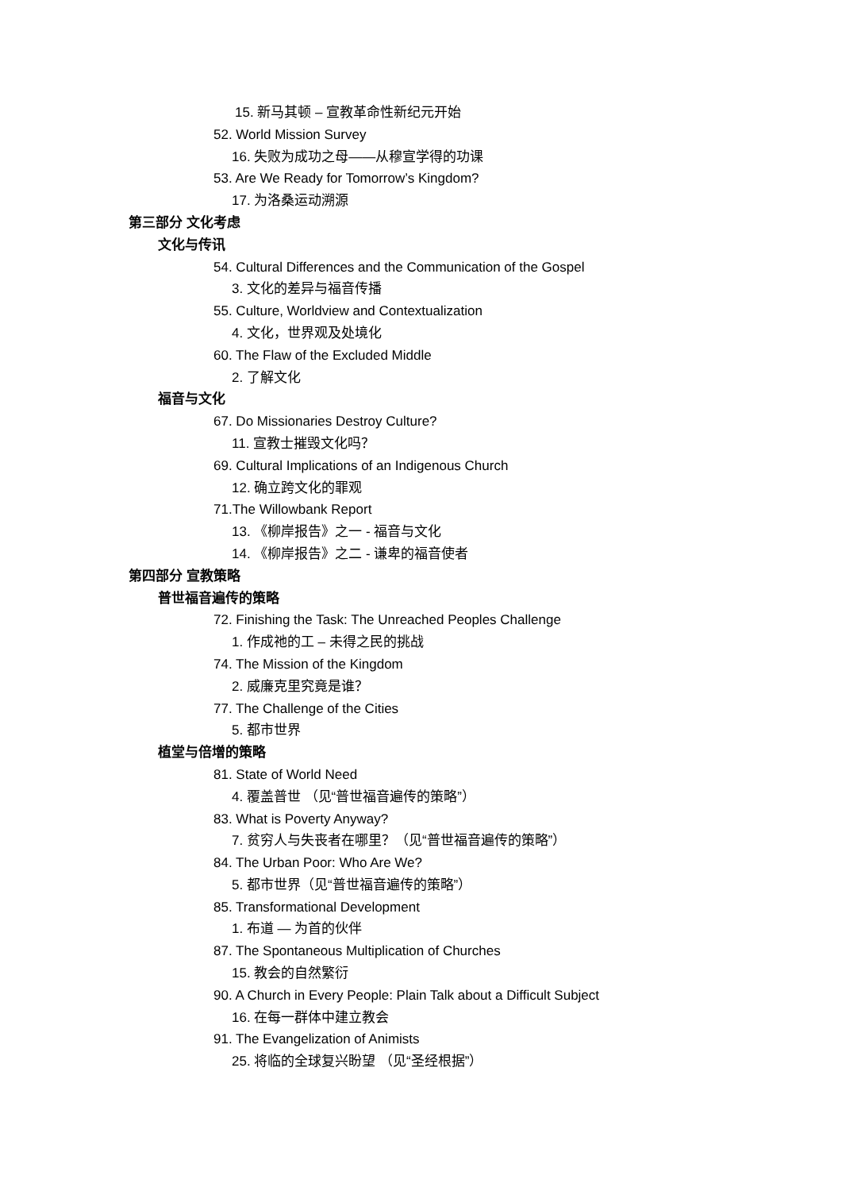15. 新马其顿 – 宣教革命性新纪元开始
52. World Mission Survey
16. 失败为成功之母——从穆宣学得的功课
53. Are We Ready for Tomorrow’s Kingdom?
17. 为洛桑运动溯源
第三部分 文化考虑
文化与传讯
54. Cultural Differences and the Communication of the Gospel
3. 文化的差异与福音传播
55. Culture, Worldview and Contextualization
4. 文化，世界观及处境化
60. The Flaw of the Excluded Middle
2. 了解文化
福音与文化
67. Do Missionaries Destroy Culture?
11. 宣教士摧毁文化吗？
69. Cultural Implications of an Indigenous Church
12. 确立跨文化的罪观
71.The Willowbank Report
13. 《柳岸报告》之一 - 福音与文化
14. 《柳岸报告》之二 - 谦卑的福音使者
第四部分 宣教策略
普世福音遍传的策略
72. Finishing the Task: The Unreached Peoples Challenge
1. 作成祂的工 – 未得之民的挑战
74. The Mission of the Kingdom
2. 威廉克里究竟是谁？
77. The Challenge of the Cities
5. 都市世界
植堂与倍增的策略
81. State of World Need
4. 覆盖普世 （见“普世福音遍传的策略”）
83. What is Poverty Anyway?
7. 贫穷人与失丧者在哪里？（见“普世福音遍传的策略”）
84. The Urban Poor: Who Are We?
5. 都市世界（见“普世福音遍传的策略”）
85. Transformational Development
1. 布道 — 为首的伙伴
87. The Spontaneous Multiplication of Churches
15. 教会的自然繁衍
90. A Church in Every People: Plain Talk about a Difficult Subject
16. 在每一群体中建立教会
91. The Evangelization of Animists
25. 将临的全球复兴盼望 （见“圣经根据”）